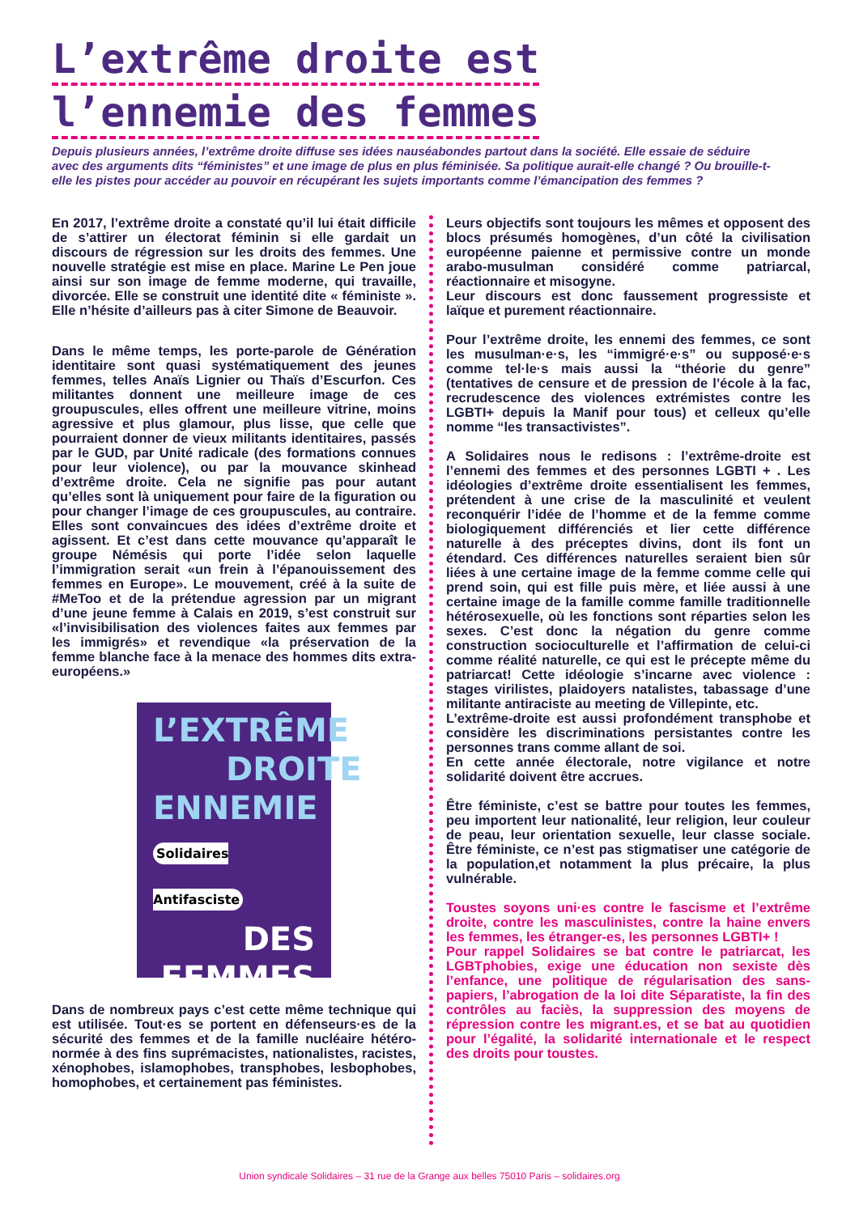L’extrême droite est l’ennemie des femmes
Depuis plusieurs années, l’extrême droite diffuse ses idées nauséabondes partout dans la société. Elle essaie de séduire avec des arguments dits “féministes” et une image de plus en plus féminisée. Sa politique aurait-elle changé ? Ou brouille-t-elle les pistes pour accéder au pouvoir en récupérant les sujets importants comme l’émancipation des femmes ?
En 2017, l’extrême droite a constaté qu’il lui était difficile de s’attirer un électorat féminin si elle gardait un discours de régression sur les droits des femmes. Une nouvelle stratégie est mise en place. Marine Le Pen joue ainsi sur son image de femme moderne, qui travaille, divorcée. Elle se construit une identité dite « féministe ». Elle n’hésite d’ailleurs pas à citer Simone de Beauvoir.
Dans le même temps, les porte-parole de Génération identitaire sont quasi systématiquement des jeunes femmes, telles Anaïs Lignier ou Thaïs d’Escurfon. Ces militantes donnent une meilleure image de ces groupuscules, elles offrent une meilleure vitrine, moins agressive et plus glamour, plus lisse, que celle que pourraient donner de vieux militants identitaires, passés par le GUD, par Unité radicale (des formations connues pour leur violence), ou par la mouvance skinhead d’extrême droite. Cela ne signifie pas pour autant qu’elles sont là uniquement pour faire de la figuration ou pour changer l’image de ces groupuscules, au contraire. Elles sont convaincues des idées d’extrême droite et agissent. Et c’est dans cette mouvance qu’apparaît le groupe Némésis qui porte l’idée selon laquelle l’immigration serait «un frein à l’épanouissement des femmes en Europe». Le mouvement, créé à la suite de #MeToo et de la prétendue agression par un migrant d’une jeune femme à Calais en 2019, s’est construit sur «l’invisibilisation des violences faites aux femmes par les immigrés» et revendique «la préservation de la femme blanche face à la menace des hommes dits extra-européens.»
L’EXTRÊME
DROITE
ENNEMIE
Solidaires Antifasciste
DES
FEMMES
Dans de nombreux pays c’est cette même technique qui est utilisée. Tout·es se portent en défenseurs·es de la sécurité des femmes et de la famille nucléaire hétéro-normée à des fins suprémacistes, nationalistes, racistes, xénophobes, islamophobes, transphobes, lesbophobes, homophobes, et certainement pas féministes.
Leurs objectifs sont toujours les mêmes et opposent des blocs présumés homogènes, d’un côté la civilisation européenne paienne et permissive contre un monde arabo-musulman considéré comme patriarcal, réactionnaire et misogyne.
Leur discours est donc faussement progressiste et laïque et purement réactionnaire.
Pour l’extrême droite, les ennemi des femmes, ce sont les musulman·e·s, les “immigré·e·s” ou supposé·e·s comme tel·le·s mais aussi la “théorie du genre” (tentatives de censure et de pression de l’école à la fac, recrudescence des violences extrémistes contre les LGBTI+ depuis la Manif pour tous) et celleux qu’elle nomme “les transactivistes”.
A Solidaires nous le redisons : l’extrême-droite est l’ennemi des femmes et des personnes LGBTI + . Les idéologies d’extrême droite essentialisent les femmes, prétendent à une crise de la masculinité et veulent reconquérir l’idée de l’homme et de la femme comme biologiquement différenciés et lier cette différence naturelle à des préceptes divins, dont ils font un étendard. Ces différences naturelles seraient bien sûr liées à une certaine image de la femme comme celle qui prend soin, qui est fille puis mère, et liée aussi à une certaine image de la famille comme famille traditionnelle hétérosexuelle, où les fonctions sont réparties selon les sexes. C’est donc la négation du genre comme construction socioculturelle et l’affirmation de celui-ci comme réalité naturelle, ce qui est le précepte même du patriarcat! Cette idéologie s’incarne avec violence : stages virilistes, plaidoyers natalistes, tabassage d’une militante antiraciste au meeting de Villepinte, etc.
L’extrême-droite est aussi profondément transphobe et considère les discriminations persistantes contre les personnes trans comme allant de soi.
En cette année électorale, notre vigilance et notre solidarité doivent être accrues.
Être féministe, c’est se battre pour toutes les femmes, peu importent leur nationalité, leur religion, leur couleur de peau, leur orientation sexuelle, leur classe sociale. Être féministe, ce n’est pas stigmatiser une catégorie de la population,et notamment la plus précaire, la plus vulnérable.
Toustes soyons uni·es contre le fascisme et l’extrême droite, contre les masculinistes, contre la haine envers les femmes, les étranger-es, les personnes LGBTI+ !
Pour rappel Solidaires se bat contre le patriarcat, les LGBTphobies, exige une éducation non sexiste dès l’enfance, une politique de régularisation des sans-papiers, l’abrogation de la loi dite Séparatiste, la fin des contrôles au faciès, la suppression des moyens de répression contre les migrant.es, et se bat au quotidien pour l’égalité, la solidarité internationale et le respect des droits pour toustes.
Union syndicale Solidaires – 31 rue de la Grange aux belles 75010 Paris – solidaires.org